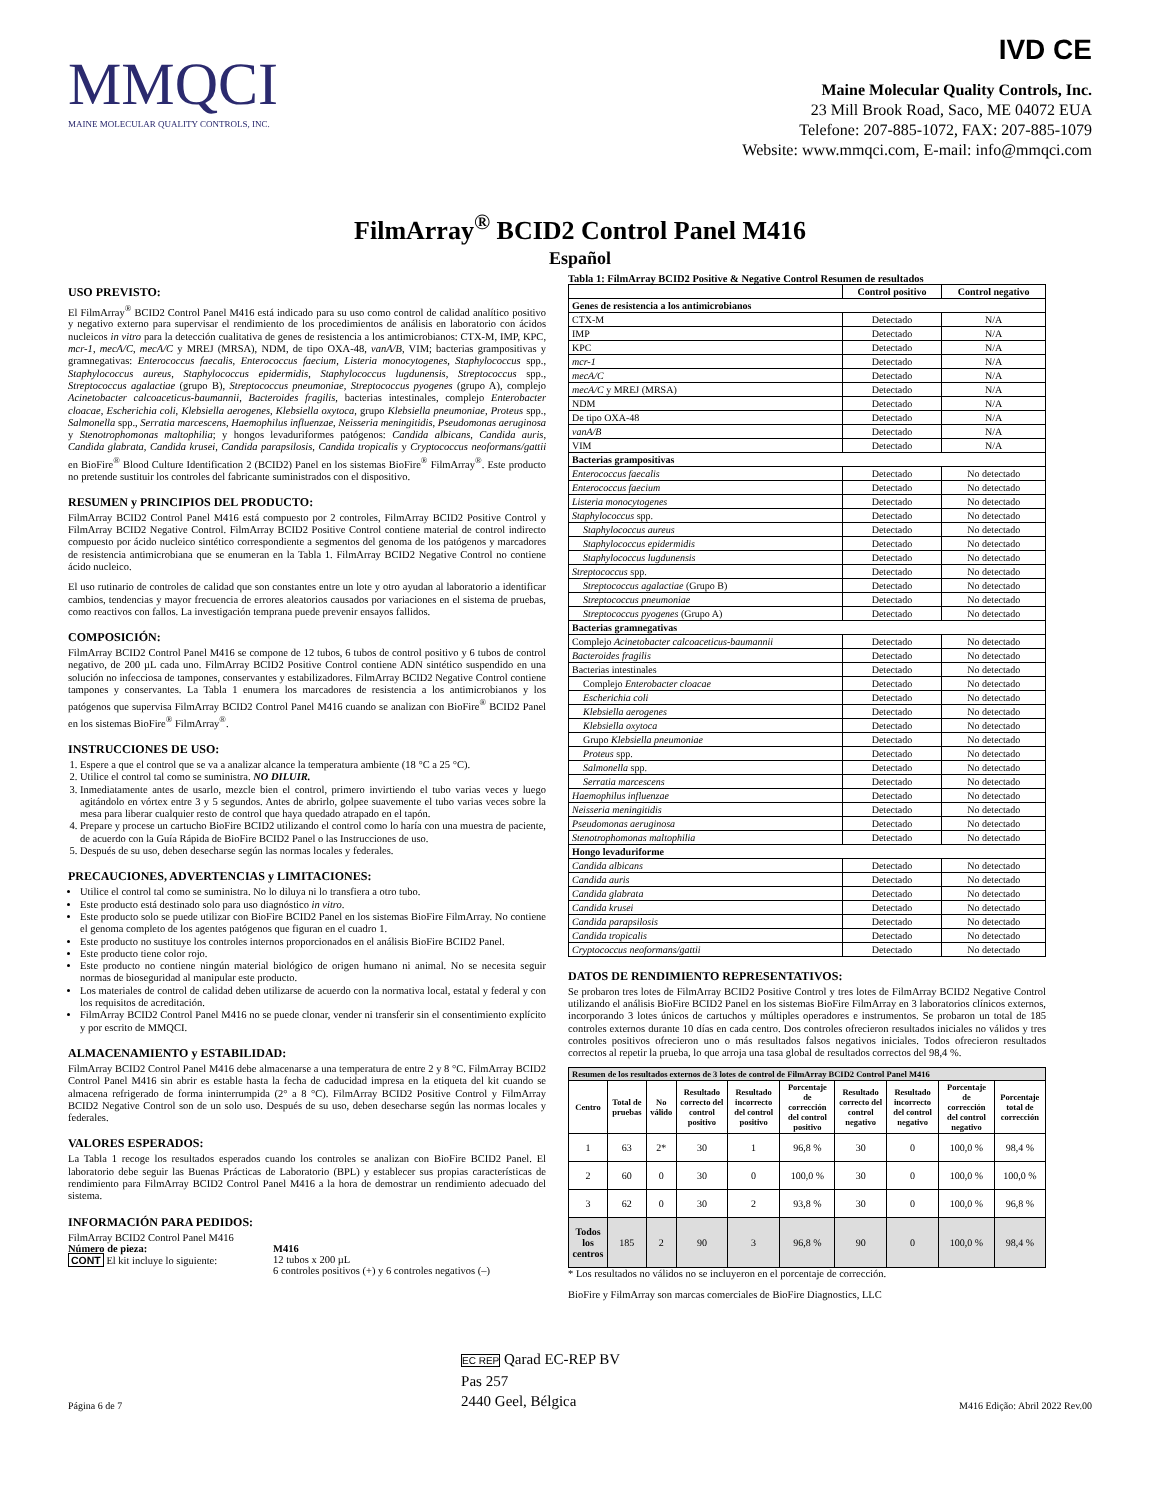MMQCI
MAINE MOLECULAR QUALITY CONTROLS, INC.
IVD CE
Maine Molecular Quality Controls, Inc.
23 Mill Brook Road, Saco, ME 04072 EUA
Telefone: 207-885-1072, FAX: 207-885-1079
Website: www.mmqci.com, E-mail: info@mmqci.com
FilmArray<sup>®</sup> BCID2 Control Panel M416
Español
USO PREVISTO:
El FilmArray<sup>®</sup> BCID2 Control Panel M416 está indicado para su uso como control de calidad analítico positivo y negativo externo para supervisar el rendimiento de los procedimientos de análisis en laboratorio con ácidos nucleicos in vitro para la detección cualitativa de genes de resistencia a los antimicrobianos: CTX-M, IMP, KPC, mcr-1, mecA/C, mecA/C y MREJ (MRSA), NDM, de tipo OXA-48, vanA/B, VIM; bacterias grampositivas y gramnegativas: Enterococcus faecalis, Enterococcus faecium, Listeria monocytogenes, Staphylococcus spp., Staphylococcus aureus, Staphylococcus epidermidis, Staphylococcus lugdunensis, Streptococcus spp., Streptococcus agalactiae (grupo B), Streptococcus pneumoniae, Streptococcus pyogenes (grupo A), complejo Acinetobacter calcoaceticus-baumannii, Bacteroides fragilis, bacterias intestinales, complejo Enterobacter cloacae, Escherichia coli, Klebsiella aerogenes, Klebsiella oxytoca, grupo Klebsiella pneumoniae, Proteus spp., Salmonella spp., Serratia marcescens, Haemophilus influenzae, Neisseria meningitidis, Pseudomonas aeruginosa y Stenotrophomonas maltophilia; y hongos levaduriformes patógenos: Candida albicans, Candida auris, Candida glabrata, Candida krusei, Candida parapsilosis, Candida tropicalis y Cryptococcus neoformans/gattii en BioFire<sup>®</sup> Blood Culture Identification 2 (BCID2) Panel en los sistemas BioFire<sup>®</sup> FilmArray<sup>®</sup>. Este producto no pretende sustituir los controles del fabricante suministrados con el dispositivo.
RESUMEN y PRINCIPIOS DEL PRODUCTO:
FilmArray BCID2 Control Panel M416 está compuesto por 2 controles, FilmArray BCID2 Positive Control y FilmArray BCID2 Negative Control. FilmArray BCID2 Positive Control contiene material de control indirecto compuesto por ácido nucleico sintético correspondiente a segmentos del genoma de los patógenos y marcadores de resistencia antimicrobiana que se enumeran en la Tabla 1. FilmArray BCID2 Negative Control no contiene ácido nucleico.
El uso rutinario de controles de calidad que son constantes entre un lote y otro ayudan al laboratorio a identificar cambios, tendencias y mayor frecuencia de errores aleatorios causados por variaciones en el sistema de pruebas, como reactivos con fallos. La investigación temprana puede prevenir ensayos fallidos.
COMPOSICIÓN:
FilmArray BCID2 Control Panel M416 se compone de 12 tubos, 6 tubos de control positivo y 6 tubos de control negativo, de 200 µL cada uno. FilmArray BCID2 Positive Control contiene ADN sintético suspendido en una solución no infecciosa de tampones, conservantes y estabilizadores. FilmArray BCID2 Negative Control contiene tampones y conservantes. La Tabla 1 enumera los marcadores de resistencia a los antimicrobianos y los patógenos que supervisa FilmArray BCID2 Control Panel M416 cuando se analizan con BioFire<sup>®</sup> BCID2 Panel en los sistemas BioFire<sup>®</sup> FilmArray<sup>®</sup>.
INSTRUCCIONES DE USO:
1. Espere a que el control que se va a analizar alcance la temperatura ambiente (18 °C a 25 °C).
2. Utilice el control tal como se suministra. NO DILUIR.
3. Inmediatamente antes de usarlo, mezcle bien el control, primero invirtiendo el tubo varias veces y luego agitándolo en vórtex entre 3 y 5 segundos. Antes de abrirlo, golpee suavemente el tubo varias veces sobre la mesa para liberar cualquier resto de control que haya quedado atrapado en el tapón.
4. Prepare y procese un cartucho BioFire BCID2 utilizando el control como lo haría con una muestra de paciente, de acuerdo con la Guía Rápida de BioFire BCID2 Panel o las Instrucciones de uso.
5. Después de su uso, deben desecharse según las normas locales y federales.
PRECAUCIONES, ADVERTENCIAS y LIMITACIONES:
Utilice el control tal como se suministra. No lo diluya ni lo transfiera a otro tubo.
Este producto está destinado solo para uso diagnóstico in vitro.
Este producto solo se puede utilizar con BioFire BCID2 Panel en los sistemas BioFire FilmArray. No contiene el genoma completo de los agentes patógenos que figuran en el cuadro 1.
Este producto no sustituye los controles internos proporcionados en el análisis BioFire BCID2 Panel.
Este producto tiene color rojo.
Este producto no contiene ningún material biológico de origen humano ni animal. No se necesita seguir normas de bioseguridad al manipular este producto.
Los materiales de control de calidad deben utilizarse de acuerdo con la normativa local, estatal y federal y con los requisitos de acreditación.
FilmArray BCID2 Control Panel M416 no se puede clonar, vender ni transferir sin el consentimiento explícito y por escrito de MMQCI.
ALMACENAMIENTO y ESTABILIDAD:
FilmArray BCID2 Control Panel M416 debe almacenarse a una temperatura de entre 2 y 8 °C. FilmArray BCID2 Control Panel M416 sin abrir es estable hasta la fecha de caducidad impresa en la etiqueta del kit cuando se almacena refrigerado de forma ininterrumpida (2° a 8 °C). FilmArray BCID2 Positive Control y FilmArray BCID2 Negative Control son de un solo uso. Después de su uso, deben desecharse según las normas locales y federales.
VALORES ESPERADOS:
La Tabla 1 recoge los resultados esperados cuando los controles se analizan con BioFire BCID2 Panel. El laboratorio debe seguir las Buenas Prácticas de Laboratorio (BPL) y establecer sus propias características de rendimiento para FilmArray BCID2 Control Panel M416 a la hora de demostrar un rendimiento adecuado del sistema.
INFORMACIÓN PARA PEDIDOS:
FilmArray BCID2 Control Panel M416
Número de pieza: M416
CONT El kit incluye lo siguiente: 12 tubos x 200 µL
6 controles positivos (+) y 6 controles negativos (–)
Tabla 1: FilmArray BCID2 Positive & Negative Control Resumen de resultados
| | Control positivo | Control negativo |
| --- | --- | --- |
| Genes de resistencia a los antimicrobianos | | |
| CTX-M | Detectado | N/A |
| IMP | Detectado | N/A |
| KPC | Detectado | N/A |
| mcr-1 | Detectado | N/A |
| mecA/C | Detectado | N/A |
| mecA/C y MREJ (MRSA) | Detectado | N/A |
| NDM | Detectado | N/A |
| De tipo OXA-48 | Detectado | N/A |
| vanA/B | Detectado | N/A |
| VIM | Detectado | N/A |
| Bacterias grampositivas | | |
| Enterococcus faecalis | Detectado | No detectado |
| Enterococcus faecium | Detectado | No detectado |
| Listeria monocytogenes | Detectado | No detectado |
| Staphylococcus spp. | Detectado | No detectado |
| Staphylococcus aureus | Detectado | No detectado |
| Staphylococcus epidermidis | Detectado | No detectado |
| Staphylococcus lugdunensis | Detectado | No detectado |
| Streptococcus spp. | Detectado | No detectado |
| Streptococcus agalactiae (Grupo B) | Detectado | No detectado |
| Streptococcus pneumoniae | Detectado | No detectado |
| Streptococcus pyogenes (Grupo A) | Detectado | No detectado |
| Bacterias gramnegativas | | |
| Complejo Acinetobacter calcoaceticus-baumannii | Detectado | No detectado |
| Bacteroides fragilis | Detectado | No detectado |
| Bacterias intestinales | Detectado | No detectado |
| Complejo Enterobacter cloacae | Detectado | No detectado |
| Escherichia coli | Detectado | No detectado |
| Klebsiella aerogenes | Detectado | No detectado |
| Klebsiella oxytoca | Detectado | No detectado |
| Grupo Klebsiella pneumoniae | Detectado | No detectado |
| Proteus spp. | Detectado | No detectado |
| Salmonella spp. | Detectado | No detectado |
| Serratia marcescens | Detectado | No detectado |
| Haemophilus influenzae | Detectado | No detectado |
| Neisseria meningitidis | Detectado | No detectado |
| Pseudomonas aeruginosa | Detectado | No detectado |
| Stenotrophomonas maltophilia | Detectado | No detectado |
| Hongo levaduriforme | | |
| Candida albicans | Detectado | No detectado |
| Candida auris | Detectado | No detectado |
| Candida glabrata | Detectado | No detectado |
| Candida krusei | Detectado | No detectado |
| Candida parapsilosis | Detectado | No detectado |
| Candida tropicalis | Detectado | No detectado |
| Cryptococcus neoformans/gattii | Detectado | No detectado |
DATOS DE RENDIMIENTO REPRESENTATIVOS:
Se probaron tres lotes de FilmArray BCID2 Positive Control y tres lotes de FilmArray BCID2 Negative Control utilizando el análisis BioFire BCID2 Panel en los sistemas BioFire FilmArray en 3 laboratorios clínicos externos, incorporando 3 lotes únicos de cartuchos y múltiples operadores e instrumentos. Se probaron un total de 185 controles externos durante 10 días en cada centro. Dos controles ofrecieron resultados iniciales no válidos y tres controles positivos ofrecieron uno o más resultados falsos negativos iniciales. Todos ofrecieron resultados correctos al repetir la prueba, lo que arroja una tasa global de resultados correctos del 98,4 %.
| Resumen de los resultados externos de 3 lotes de control de FilmArray BCID2 Control Panel M416 | | | | | | | | | |
| --- | --- | --- | --- | --- | --- | --- | --- | --- | --- |
| Centro | Total de pruebas | No válido | Resultado correcto del control positivo | Resultado incorrecto del control positivo | Porcentaje de corrección del control positivo | Resultado correcto del control negativo | Resultado incorrecto del control negativo | Porcentaje de corrección del control negativo | Porcentaje total de corrección |
| 1 | 63 | 2* | 30 | 1 | 96,8 % | 30 | 0 | 100,0 % | 98,4 % |
| 2 | 60 | 0 | 30 | 0 | 100,0 % | 30 | 0 | 100,0 % | 100,0 % |
| 3 | 62 | 0 | 30 | 2 | 93,8 % | 30 | 0 | 100,0 % | 96,8 % |
| Todos los centros | 185 | 2 | 90 | 3 | 96,8 % | 90 | 0 | 100,0 % | 98,4 % |
* Los resultados no válidos no se incluyeron en el porcentaje de corrección.
BioFire y FilmArray son marcas comerciales de BioFire Diagnostics, LLC
Página 6 de 7 EC REP Qarad EC-REP BV
Pas 257
2440 Geel, Bélgica M416 Edição: Abril 2022 Rev.00